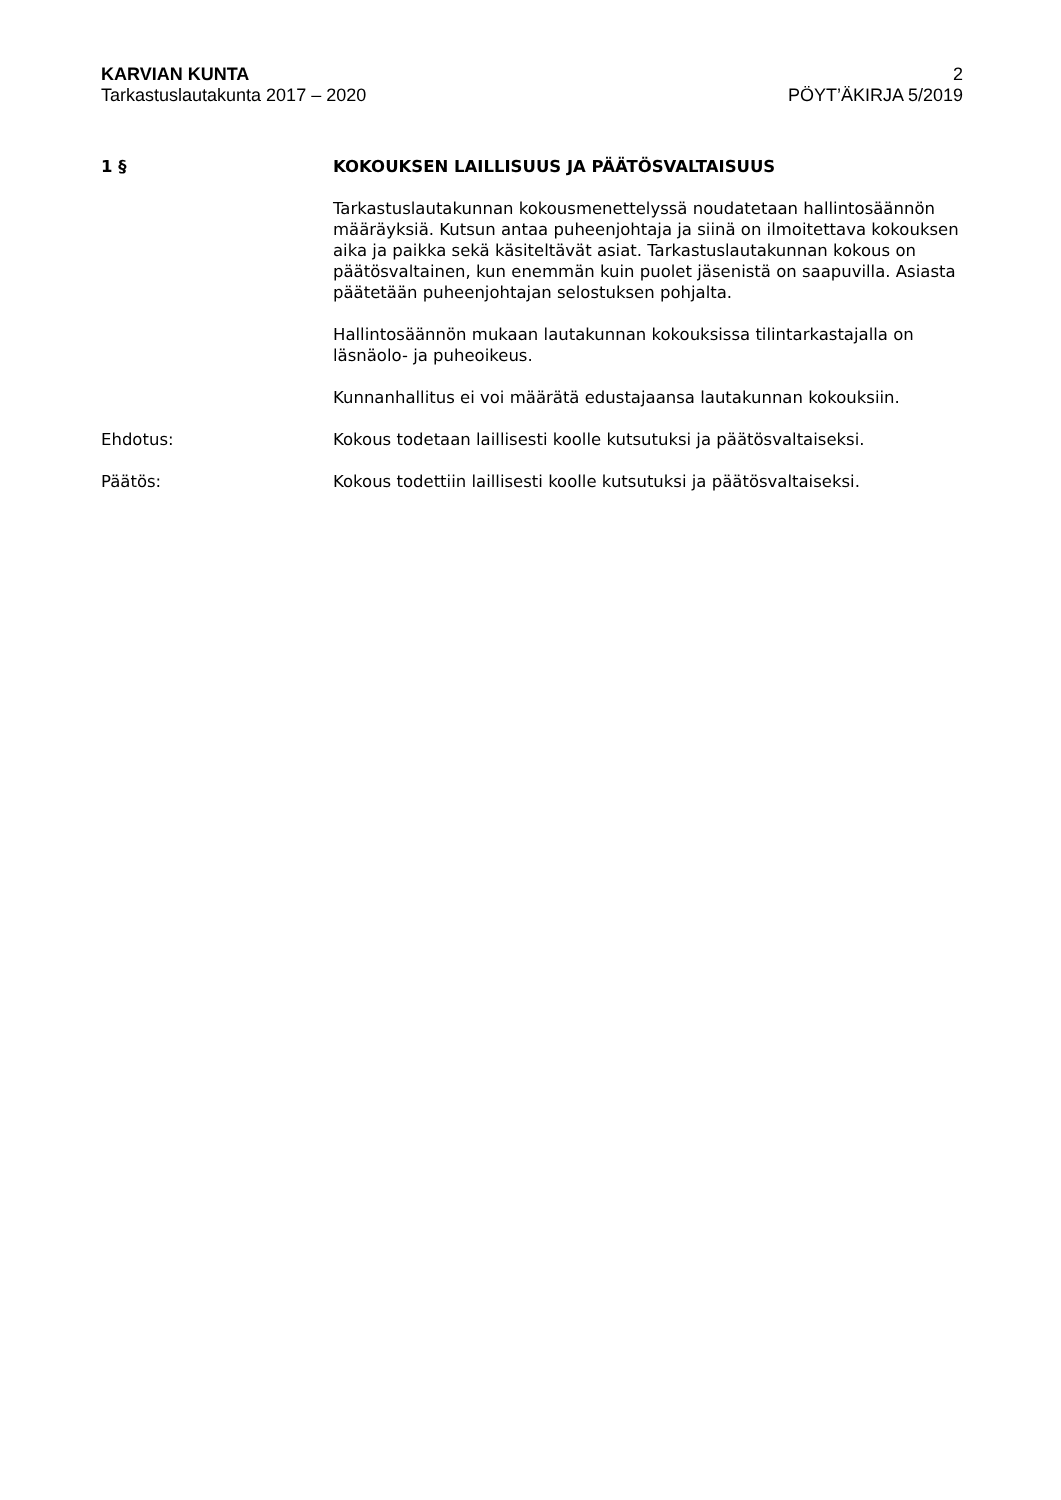KARVIAN KUNTA
Tarkastuslautakunta 2017 – 2020
2
PÖYT’ÄKIRJA 5/2019
1 § KOKOUKSEN LAILLISUUS JA PÄÄTÖSVALTAISUUS
Tarkastuslautakunnan kokousmenettelyssä noudatetaan hallintosäännön määräyksiä. Kutsun antaa puheenjohtaja ja siinä on ilmoitettava kokouksen aika ja paikka sekä käsiteltävät asiat. Tarkastuslautakunnan kokous on päätösvaltainen, kun enemmän kuin puolet jäsenistä on saapuvilla. Asiasta päätetään puheenjohtajan selostuksen pohjalta.
Hallintosäännön mukaan lautakunnan kokouksissa tilintarkastajalla on läsnäolo- ja puheoikeus.
Kunnanhallitus ei voi määrätä edustajaansa lautakunnan kokouksiin.
Ehdotus: Kokous todetaan laillisesti koolle kutsutuksi ja päätösvaltaiseksi.
Päätös: Kokous todettiin laillisesti koolle kutsutuksi ja päätösvaltaiseksi.